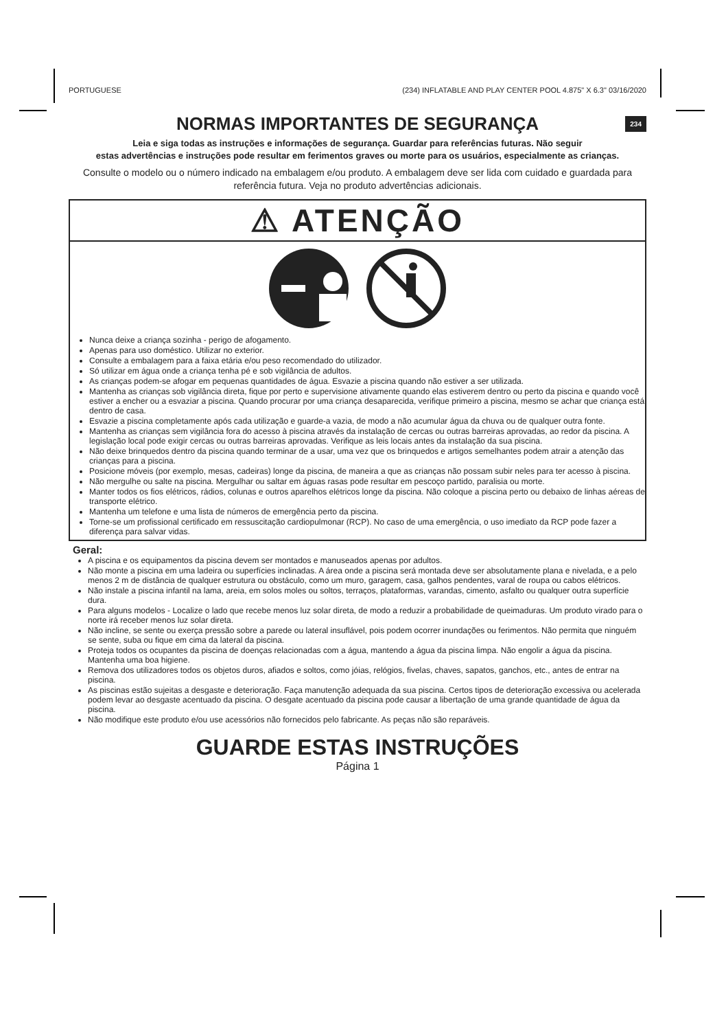PORTUGUESE (234) INFLATABLE AND PLAY CENTER POOL 4.875" X 6.3" 03/16/2020
NORMAS IMPORTANTES DE SEGURANÇA 234
Leia e siga todas as instruções e informações de segurança. Guardar para referências futuras. Não seguir
estas advertências e instruções pode resultar em ferimentos graves ou morte para os usuários, especialmente as crianças.
Consulte o modelo ou o número indicado na embalagem e/ou produto. A embalagem deve ser lida com cuidado e guardada para referência futura. Veja no produto advertências adicionais.
⚠ ATENÇÃO
Nunca deixe a criança sozinha - perigo de afogamento.
Apenas para uso doméstico. Utilizar no exterior.
Consulte a embalagem para a faixa etária e/ou peso recomendado do utilizador.
Só utilizar em água onde a criança tenha pé e sob vigilância de adultos.
As crianças podem-se afogar em pequenas quantidades de água. Esvazie a piscina quando não estiver a ser utilizada.
Mantenha as crianças sob vigilância direta, fique por perto e supervisione ativamente quando elas estiverem dentro ou perto da piscina e quando você estiver a encher ou a esvaziar a piscina. Quando procurar por uma criança desaparecida, verifique primeiro a piscina, mesmo se achar que criança está dentro de casa.
Esvazie a piscina completamente após cada utilização e guarde-a vazia, de modo a não acumular água da chuva ou de qualquer outra fonte.
Mantenha as crianças sem vigilância fora do acesso à piscina através da instalação de cercas ou outras barreiras aprovadas, ao redor da piscina. A legislação local pode exigir cercas ou outras barreiras aprovadas. Verifique as leis locais antes da instalação da sua piscina.
Não deixe brinquedos dentro da piscina quando terminar de a usar, uma vez que os brinquedos e artigos semelhantes podem atrair a atenção das crianças para a piscina.
Posicione móveis (por exemplo, mesas, cadeiras) longe da piscina, de maneira a que as crianças não possam subir neles para ter acesso à piscina.
Não mergulhe ou salte na piscina. Mergulhar ou saltar em águas rasas pode resultar em pescoço partido, paralisia ou morte.
Manter todos os fios elétricos, rádios, colunas e outros aparelhos elétricos longe da piscina. Não coloque a piscina perto ou debaixo de linhas aéreas de transporte elétrico.
Mantenha um telefone e uma lista de números de emergência perto da piscina.
Torne-se um profissional certificado em ressuscitação cardiopulmonar (RCP). No caso de uma emergência, o uso imediato da RCP pode fazer a diferença para salvar vidas.
Geral:
A piscina e os equipamentos da piscina devem ser montados e manuseados apenas por adultos.
Não monte a piscina em uma ladeira ou superfícies inclinadas. A área onde a piscina será montada deve ser absolutamente plana e nivelada, e a pelo menos 2 m de distância de qualquer estrutura ou obstáculo, como um muro, garagem, casa, galhos pendentes, varal de roupa ou cabos elétricos.
Não instale a piscina infantil na lama, areia, em solos moles ou soltos, terraços, plataformas, varandas, cimento, asfalto ou qualquer outra superfície dura.
Para alguns modelos - Localize o lado que recebe menos luz solar direta, de modo a reduzir a probabilidade de queimaduras. Um produto virado para o norte irá receber menos luz solar direta.
Não incline, se sente ou exerça pressão sobre a parede ou lateral insuflável, pois podem ocorrer inundações ou ferimentos. Não permita que ninguém se sente, suba ou fique em cima da lateral da piscina.
Proteja todos os ocupantes da piscina de doenças relacionadas com a água, mantendo a água da piscina limpa. Não engolir a água da piscina. Mantenha uma boa higiene.
Remova dos utilizadores todos os objetos duros, afiados e soltos, como jóias, relógios, fivelas, chaves, sapatos, ganchos, etc., antes de entrar na piscina.
As piscinas estão sujeitas a desgaste e deterioração. Faça manutenção adequada da sua piscina. Certos tipos de deterioração excessiva ou acelerada podem levar ao desgaste acentuado da piscina. O desgate acentuado da piscina pode causar a libertação de uma grande quantidade de água da piscina.
Não modifique este produto e/ou use acessórios não fornecidos pelo fabricante. As peças não são reparáveis.
GUARDE ESTAS INSTRUÇÕES
Página 1